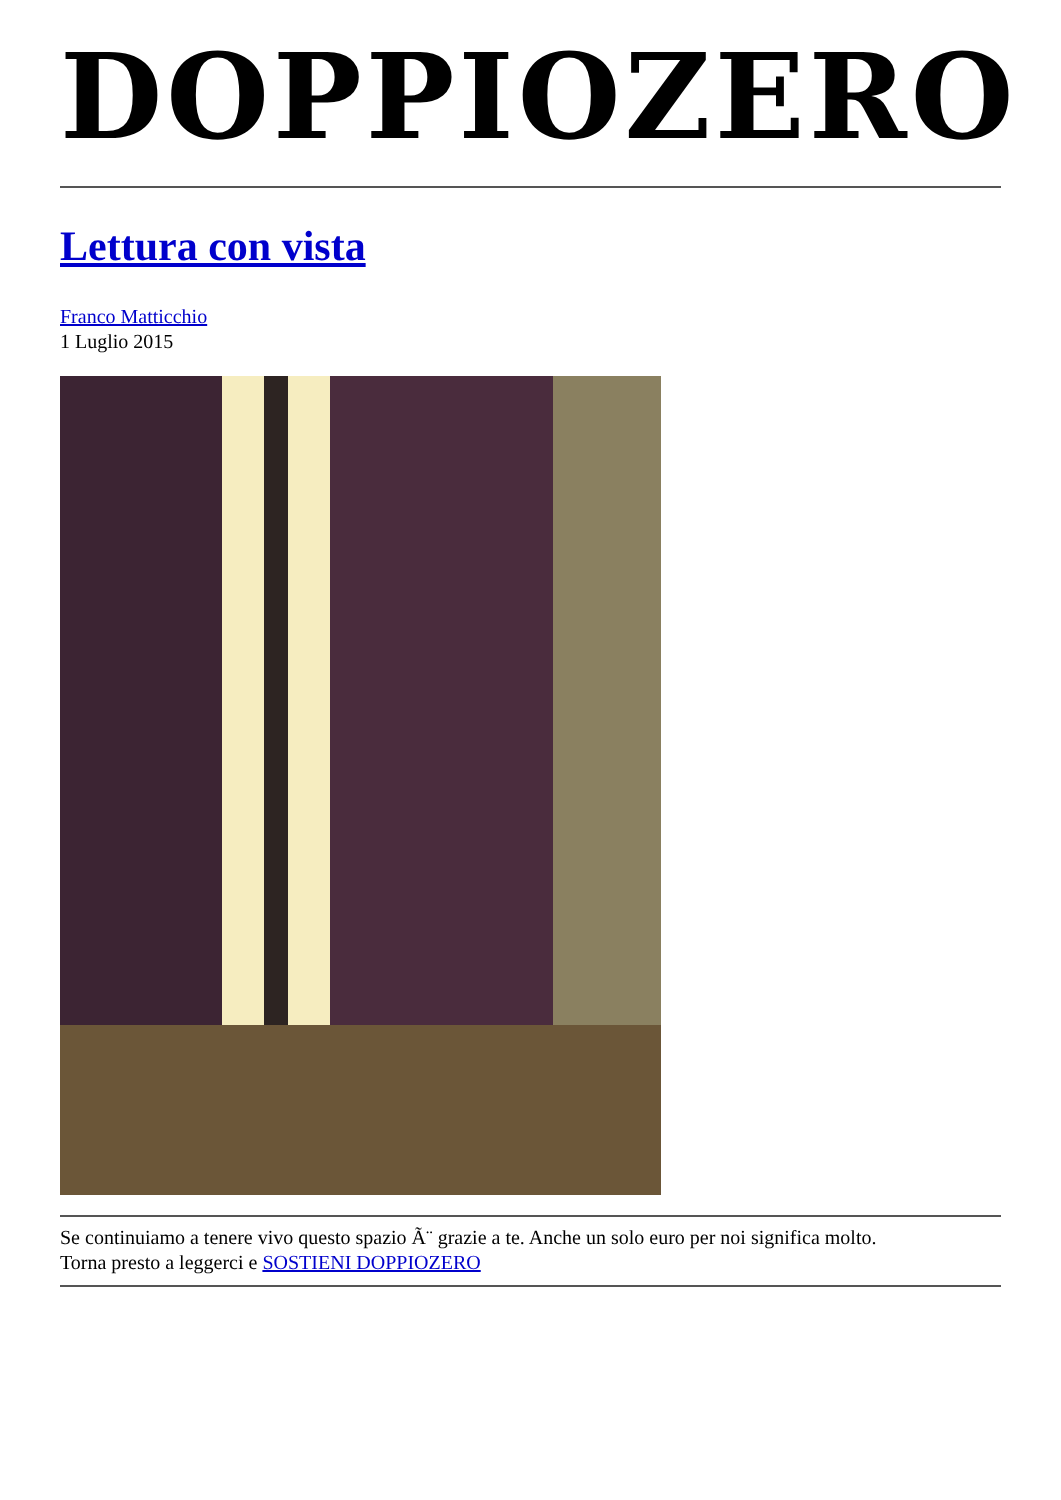DOPPIOZERO
Lettura con vista
Franco Matticchio
1 Luglio 2015
Se continuiamo a tenere vivo questo spazio Ã¨ grazie a te. Anche un solo euro per noi significa molto.
Torna presto a leggerci e SOSTIENI DOPPIOZERO